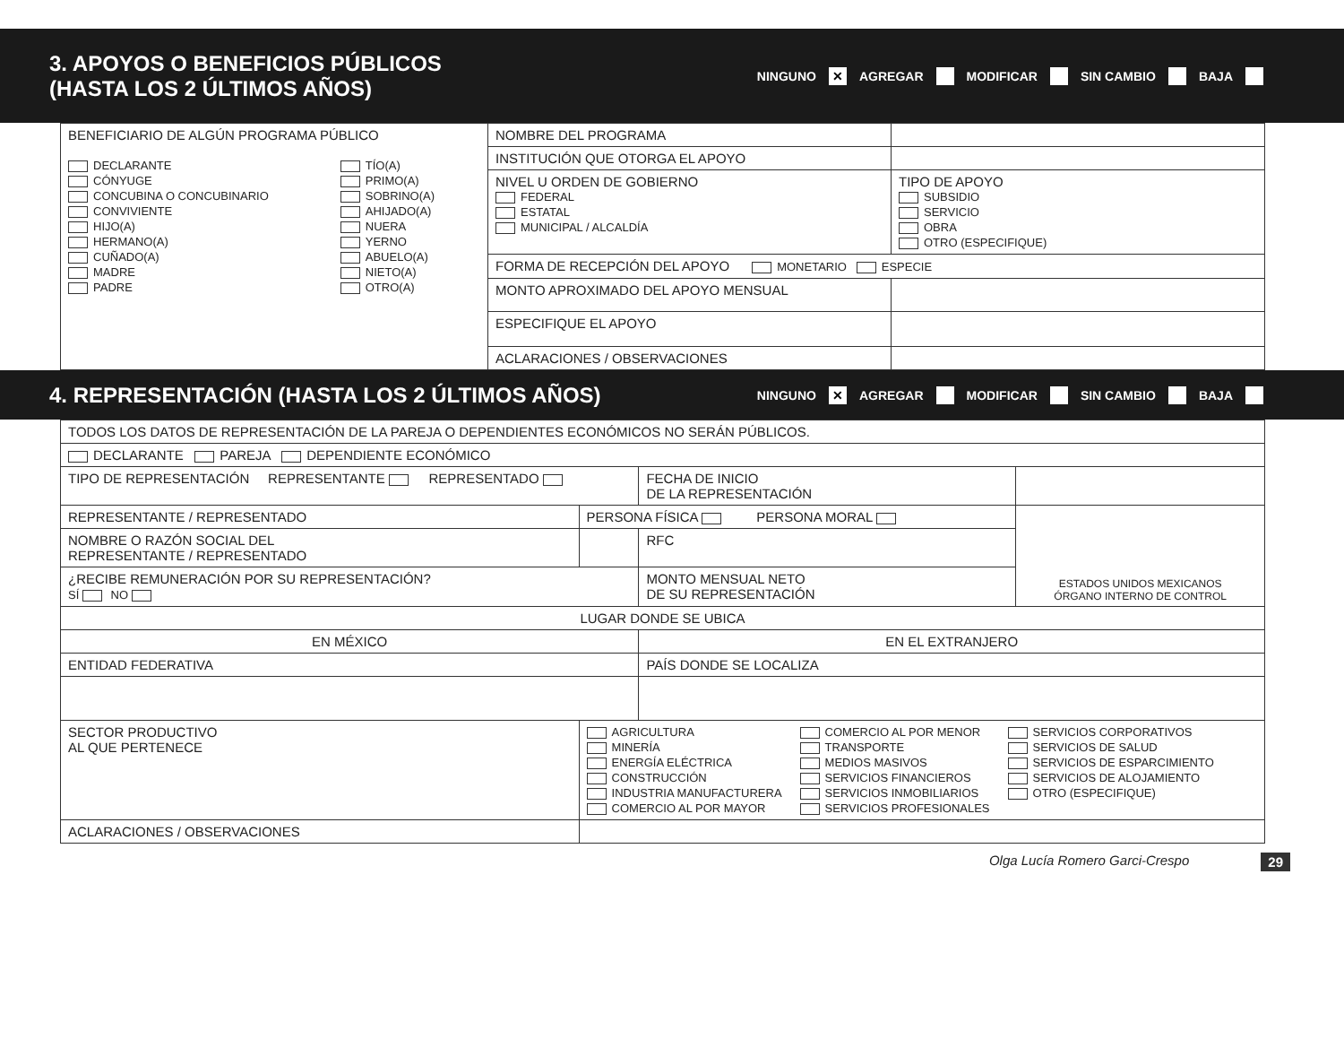3. APOYOS O BENEFICIOS PÚBLICOS
(HASTA LOS 2 ÚLTIMOS AÑOS)
NINGUNO ✕ AGREGAR MODIFICAR SIN CAMBIO BAJA
| BENEFICIARIO DE ALGÚN PROGRAMA PÚBLICO DECLARANTE CÓNYUGE CONCUBINA O CONCUBINARIO CONVIVIENTE HIJO(A) HERMANO(A) CUÑADO(A) MADRE PADRE TÍO(A) PRIMO(A) SOBRINO(A) AHIJADO(A) NUERA YERNO ABUELO(A) NIETO(A) OTRO(A) | NOMBRE DEL PROGRAMA | |
| | INSTITUCIÓN QUE OTORGA EL APOYO | |
| | NIVEL U ORDEN DE GOBIERNO FEDERAL ESTATAL MUNICIPAL / ALCALDÍA | TIPO DE APOYO SUBSIDIO SERVICIO OBRA OTRO (ESPECIFIQUE) |
| | FORMA DE RECEPCIÓN DEL APOYO MONETARIO ESPECIE | |
| | MONTO APROXIMADO DEL APOYO MENSUAL | |
| | ESPECIFIQUE EL APOYO | |
| | ACLARACIONES / OBSERVACIONES | |
4. REPRESENTACIÓN (HASTA LOS 2 ÚLTIMOS AÑOS)
NINGUNO ✕ AGREGAR MODIFICAR SIN CAMBIO BAJA
| TODOS LOS DATOS DE REPRESENTACIÓN DE LA PAREJA O DEPENDIENTES ECONÓMICOS NO SERÁN PÚBLICOS. | | | |
| DECLARANTE PAREJA DEPENDIENTE ECONÓMICO | | | |
| TIPO DE REPRESENTACIÓN REPRESENTANTE REPRESENTADO | | FECHA DE INICIO DE LA REPRESENTACIÓN | |
| REPRESENTANTE / REPRESENTADO | PERSONA FÍSICA PERSONA MORAL | | ESTADOS UNIDOS MEXICANOS ÓRGANO INTERNO DE CONTROL |
| NOMBRE O RAZÓN SOCIAL DEL REPRESENTANTE / REPRESENTADO | | RFC | |
| ¿RECIBE REMUNERACIÓN POR SU REPRESENTACIÓN? SÍ NO | | MONTO MENSUAL NETO DE SU REPRESENTACIÓN | |
| LUGAR DONDE SE UBICA | | | |
| EN MÉXICO | | EN EL EXTRANJERO | |
| ENTIDAD FEDERATIVA | | PAÍS DONDE SE LOCALIZA | |
| SECTOR PRODUCTIVO AL QUE PERTENECE | AGRICULTURA MINERÍA ENERGÍA ELÉCTRICA CONSTRUCCIÓN INDUSTRIA MANUFACTURERA COMERCIO AL POR MAYOR COMERCIO AL POR MENOR TRANSPORTE MEDIOS MASIVOS SERVICIOS FINANCIEROS SERVICIOS INMOBILIARIOS SERVICIOS PROFESIONALES SERVICIOS CORPORATIVOS SERVICIOS DE SALUD SERVICIOS DE ESPARCIMIENTO SERVICIOS DE ALOJAMIENTO OTRO (ESPECIFIQUE) | | |
| ACLARACIONES / OBSERVACIONES | | | |
Olga Lucía Romero Garci-Crespo 29